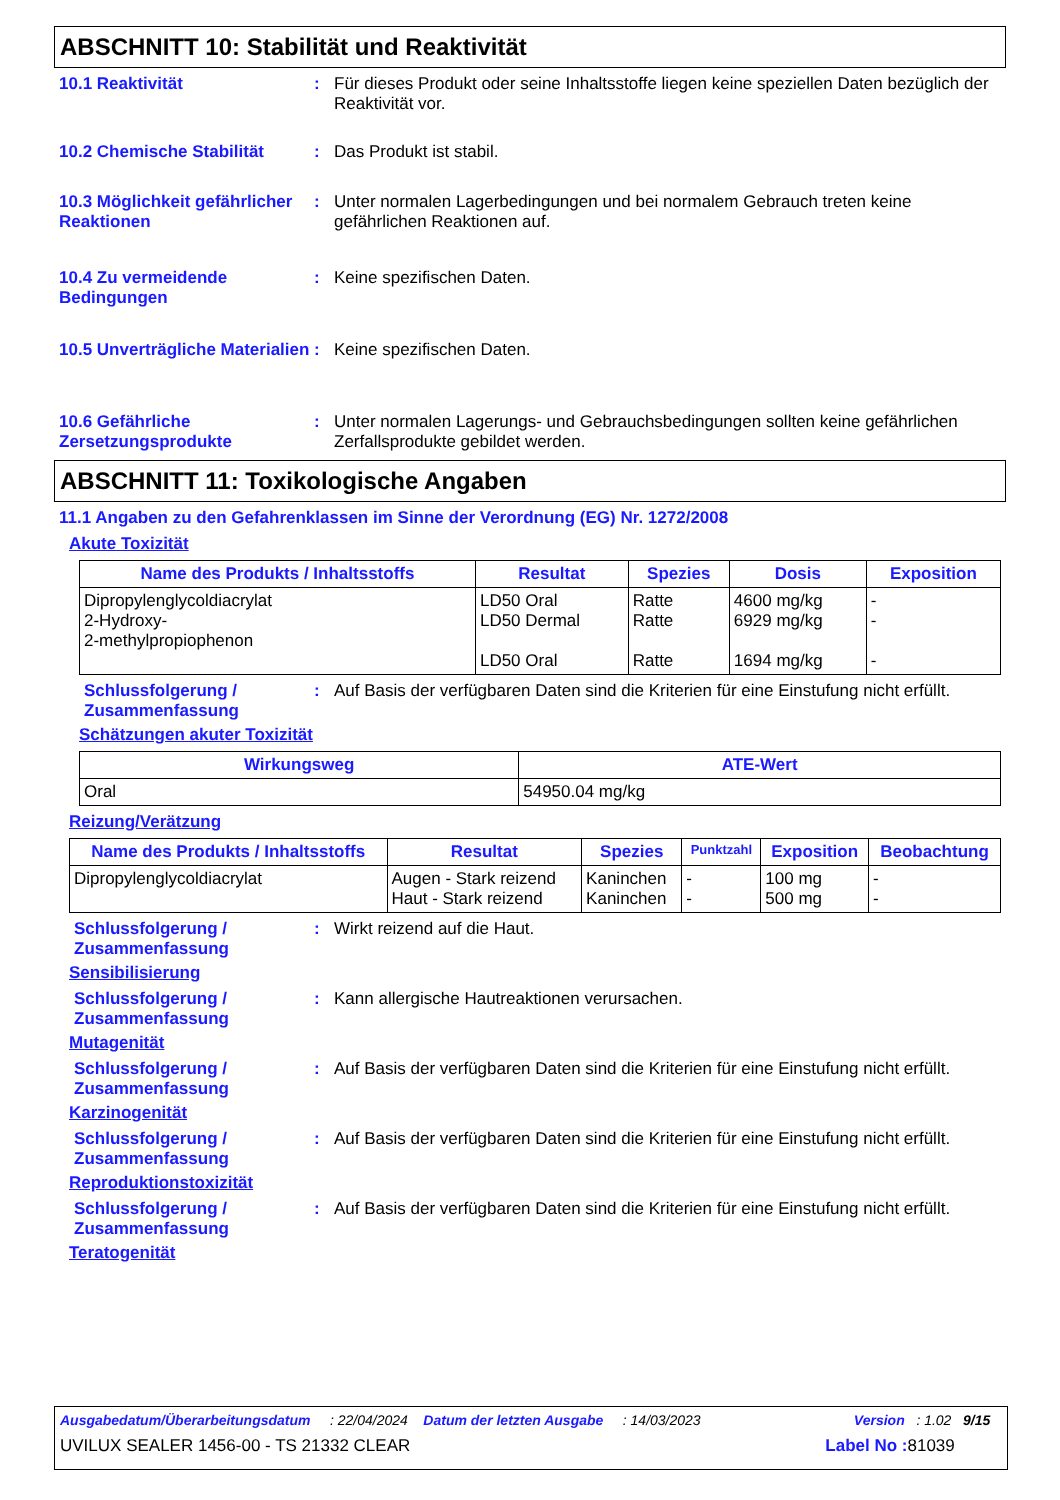ABSCHNITT 10: Stabilität und Reaktivität
10.1 Reaktivität : Für dieses Produkt oder seine Inhaltsstoffe liegen keine speziellen Daten bezüglich der Reaktivität vor.
10.2 Chemische Stabilität : Das Produkt ist stabil.
10.3 Möglichkeit gefährlicher Reaktionen
: Unter normalen Lagerbedingungen und bei normalem Gebrauch treten keine gefährlichen Reaktionen auf.
10.4 Zu vermeidende Bedingungen
: Keine spezifischen Daten.
10.5 Unverträgliche Materialien
: Keine spezifischen Daten.
10.6 Gefährliche Zersetzungsprodukte
: Unter normalen Lagerungs- und Gebrauchsbedingungen sollten keine gefährlichen Zerfallsprodukte gebildet werden.
ABSCHNITT 11: Toxikologische Angaben
11.1 Angaben zu den Gefahrenklassen im Sinne der Verordnung (EG) Nr. 1272/2008
Akute Toxizität
| Name des Produkts / Inhaltsstoffs | Resultat | Spezies | Dosis | Exposition |
| --- | --- | --- | --- | --- |
| Dipropylenglycoldiacrylat 2-Hydroxy- 2-methylpropiophenon | LD50 Oral LD50 Dermal LD50 Oral | Ratte Ratte Ratte | 4600 mg/kg 6929 mg/kg 1694 mg/kg | - - - |
Schlussfolgerung / Zusammenfassung
: Auf Basis der verfügbaren Daten sind die Kriterien für eine Einstufung nicht erfüllt.
Schätzungen akuter Toxizität
| Wirkungsweg | ATE-Wert |
| --- | --- |
| Oral | 54950.04 mg/kg |
Reizung/Verätzung
| Name des Produkts / Inhaltsstoffs | Resultat | Spezies | Punktzahl | Exposition | Beobachtung |
| --- | --- | --- | --- | --- | --- |
| Dipropylenglycoldiacrylat | Augen - Stark reizend Haut - Stark reizend | Kaninchen Kaninchen | - - | 100 mg 500 mg | - - |
Schlussfolgerung / Zusammenfassung
: Wirkt reizend auf die Haut.
Sensibilisierung
Schlussfolgerung / Zusammenfassung
: Kann allergische Hautreaktionen verursachen.
Mutagenität
Schlussfolgerung / Zusammenfassung
: Auf Basis der verfügbaren Daten sind die Kriterien für eine Einstufung nicht erfüllt.
Karzinogenität
Schlussfolgerung / Zusammenfassung
: Auf Basis der verfügbaren Daten sind die Kriterien für eine Einstufung nicht erfüllt.
Reproduktionstoxizität
Schlussfolgerung / Zusammenfassung
: Auf Basis der verfügbaren Daten sind die Kriterien für eine Einstufung nicht erfüllt.
Teratogenität
Ausgabedatum/Überarbeitungsdatum : 22/04/2024 Datum der letzten Ausgabe : 14/03/2023 Version : 1.02 9/15
UVILUX SEALER 1456-00 - TS 21332 CLEAR Label No : 81039